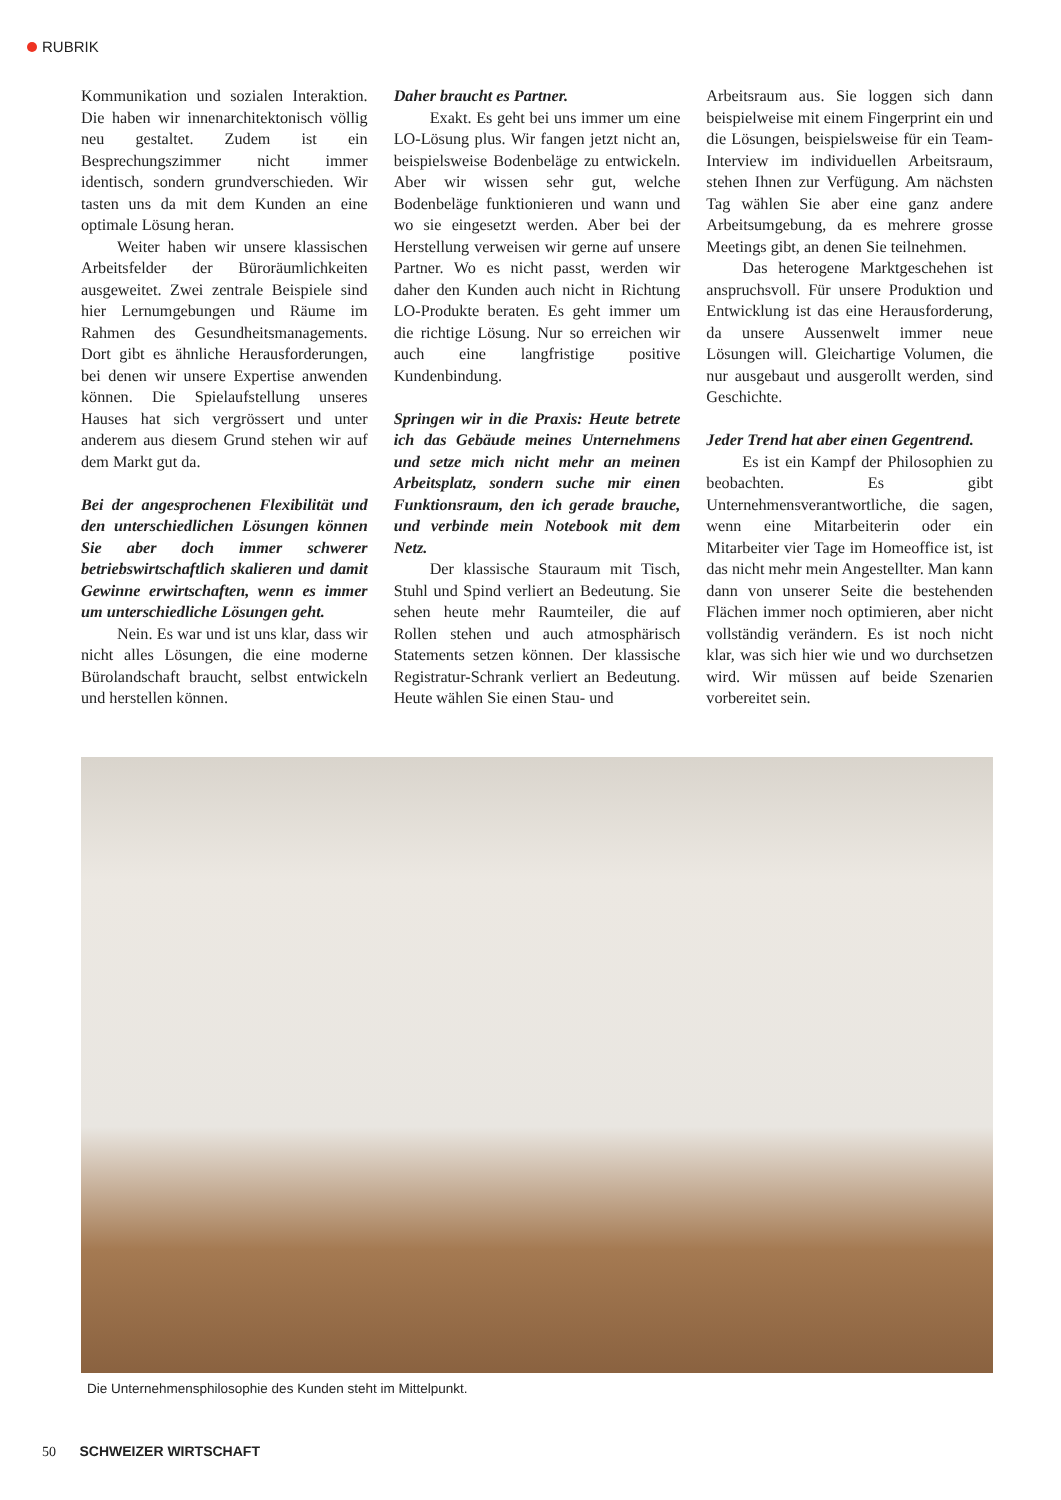RUBRIK
Kommunikation und sozialen Interaktion. Die haben wir innenarchitektonisch völlig neu gestaltet. Zudem ist ein Besprechungszimmer nicht immer identisch, sondern grundverschieden. Wir tasten uns da mit dem Kunden an eine optimale Lösung heran.
Weiter haben wir unsere klassischen Arbeitsfelder der Büroräumlichkeiten ausgeweitet. Zwei zentrale Beispiele sind hier Lernumgebungen und Räume im Rahmen des Gesundheitsmanagements. Dort gibt es ähnliche Herausforderungen, bei denen wir unsere Expertise anwenden können. Die Spielaufstellung unseres Hauses hat sich vergrössert und unter anderem aus diesem Grund stehen wir auf dem Markt gut da.
Bei der angesprochenen Flexibilität und den unterschiedlichen Lösungen können Sie aber doch immer schwerer betriebswirtschaftlich skalieren und damit Gewinne erwirtschaften, wenn es immer um unterschiedliche Lösungen geht.
Nein. Es war und ist uns klar, dass wir nicht alles Lösungen, die eine moderne Bürolandschaft braucht, selbst entwickeln und herstellen können.
Daher braucht es Partner.
Exakt. Es geht bei uns immer um eine LO-Lösung plus. Wir fangen jetzt nicht an, beispielsweise Bodenbeläge zu entwickeln. Aber wir wissen sehr gut, welche Bodenbeläge funktionieren und wann und wo sie eingesetzt werden. Aber bei der Herstellung verweisen wir gerne auf unsere Partner. Wo es nicht passt, werden wir daher den Kunden auch nicht in Richtung LO-Produkte beraten. Es geht immer um die richtige Lösung. Nur so erreichen wir auch eine langfristige positive Kundenbindung.
Springen wir in die Praxis: Heute betrete ich das Gebäude meines Unternehmens und setze mich nicht mehr an meinen Arbeitsplatz, sondern suche mir einen Funktionsraum, den ich gerade brauche, und verbinde mein Notebook mit dem Netz.
Der klassische Stauraum mit Tisch, Stuhl und Spind verliert an Bedeutung. Sie sehen heute mehr Raumteiler, die auf Rollen stehen und auch atmosphärisch Statements setzen können. Der klassische Registratur-Schrank verliert an Bedeutung. Heute wählen Sie einen Stau- und
Arbeitsraum aus. Sie loggen sich dann beispielweise mit einem Fingerprint ein und die Lösungen, beispielsweise für ein Team-Interview im individuellen Arbeitsraum, stehen Ihnen zur Verfügung. Am nächsten Tag wählen Sie aber eine ganz andere Arbeitsumgebung, da es mehrere grosse Meetings gibt, an denen Sie teilnehmen.
Das heterogene Marktgeschehen ist anspruchsvoll. Für unsere Produktion und Entwicklung ist das eine Herausforderung, da unsere Aussenwelt immer neue Lösungen will. Gleichartige Volumen, die nur ausgebaut und ausgerollt werden, sind Geschichte.
Jeder Trend hat aber einen Gegentrend.
Es ist ein Kampf der Philosophien zu beobachten. Es gibt Unternehmensverantwortliche, die sagen, wenn eine Mitarbeiterin oder ein Mitarbeiter vier Tage im Homeoffice ist, ist das nicht mehr mein Angestellter. Man kann dann von unserer Seite die bestehenden Flächen immer noch optimieren, aber nicht vollständig verändern. Es ist noch nicht klar, was sich hier wie und wo durchsetzen wird. Wir müssen auf beide Szenarien vorbereitet sein.
Die Unternehmensphilosophie des Kunden steht im Mittelpunkt.
50 SCHWEIZER WIRTSCHAFT